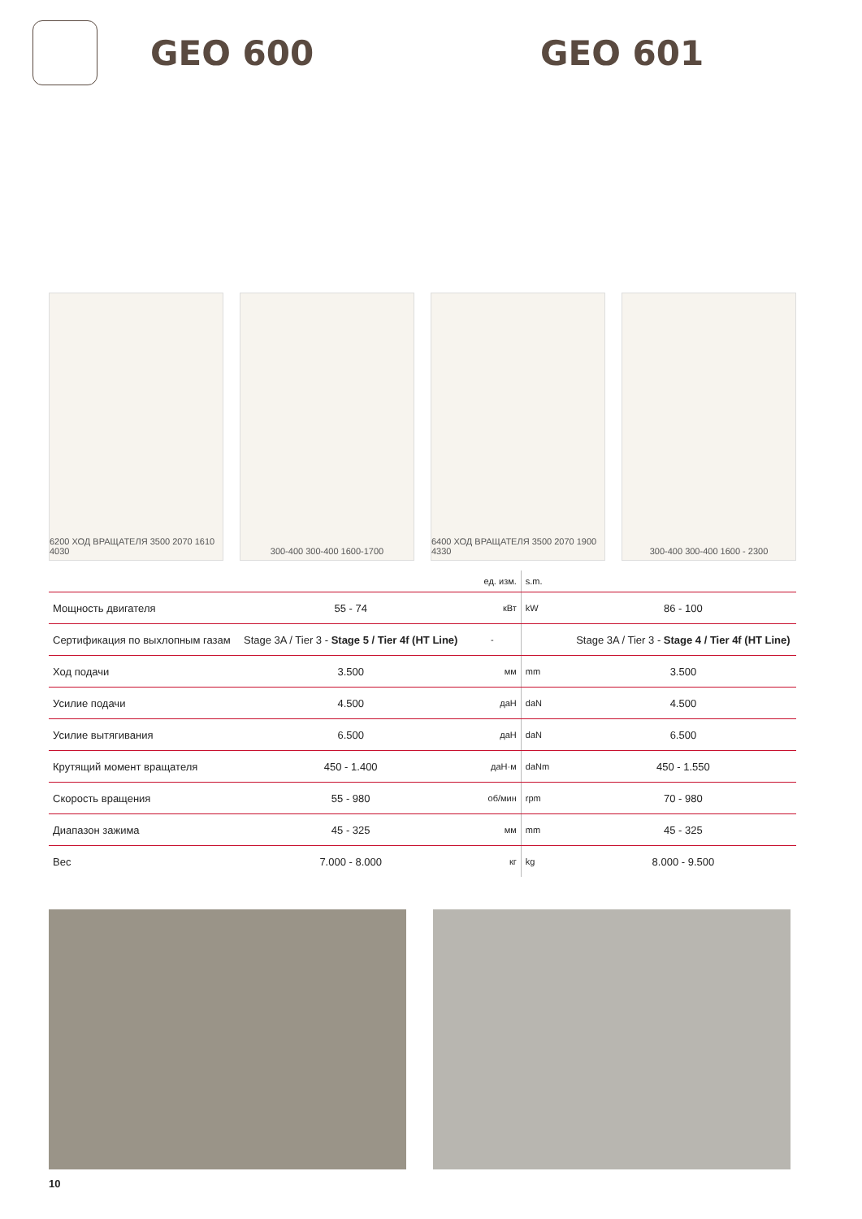GEO 600 GEO 601
6200 ХОД ВРАЩАТЕЛЯ 3500 2070 1610 4030
300-400 300-400 1600-1700 6400 ХОД ВРАЩАТЕЛЯ 3500 2070 1900 4330
300-400 300-400 1600 - 2300
| | | ед. изм. | s.m. | |
| Мощность двигателя | 55 - 74 | кВт | kW | 86 - 100 |
| Сертификация по выхлопным газам | Stage 3A / Tier 3 - Stage 5 / Tier 4f (HT Line) | - | | Stage 3A / Tier 3 - Stage 4 / Tier 4f (HT Line) |
| Ход подачи | 3.500 | мм | mm | 3.500 |
| Усилие подачи | 4.500 | даН | daN | 4.500 |
| Усилие вытягивания | 6.500 | даН | daN | 6.500 |
| Крутящий момент вращателя | 450 - 1.400 | даН·м | daNm | 450 - 1.550 |
| Скорость вращения | 55 - 980 | об/мин | rpm | 70 - 980 |
| Диапазон зажима | 45 - 325 | мм | mm | 45 - 325 |
| Вес | 7.000 - 8.000 | кг | kg | 8.000 - 9.500 |
10